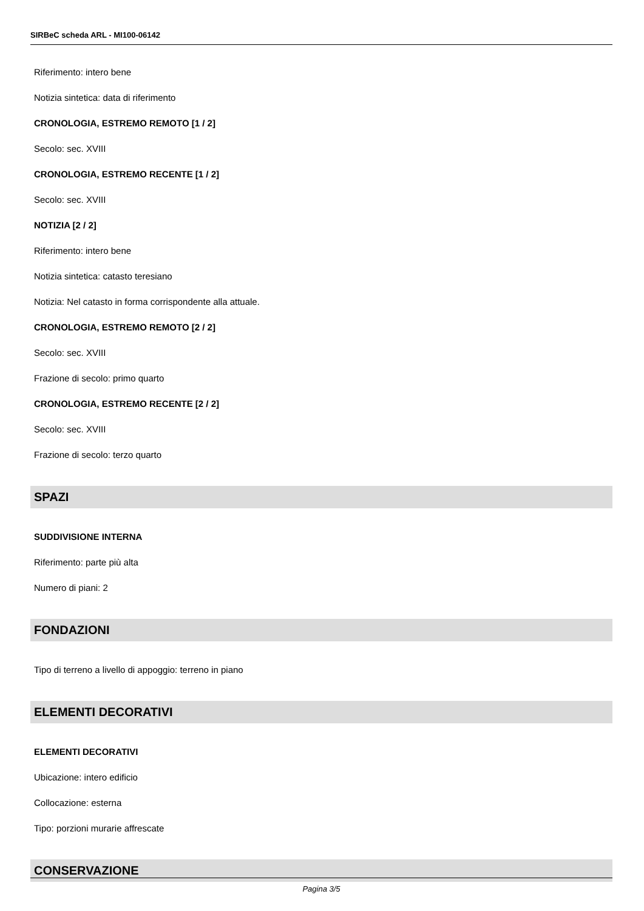SIRBeC scheda ARL - MI100-06142
Riferimento: intero bene
Notizia sintetica: data di riferimento
CRONOLOGIA, ESTREMO REMOTO [1 / 2]
Secolo: sec. XVIII
CRONOLOGIA, ESTREMO RECENTE [1 / 2]
Secolo: sec. XVIII
NOTIZIA [2 / 2]
Riferimento: intero bene
Notizia sintetica: catasto teresiano
Notizia: Nel catasto in forma corrispondente alla attuale.
CRONOLOGIA, ESTREMO REMOTO [2 / 2]
Secolo: sec. XVIII
Frazione di secolo: primo quarto
CRONOLOGIA, ESTREMO RECENTE [2 / 2]
Secolo: sec. XVIII
Frazione di secolo: terzo quarto
SPAZI
SUDDIVISIONE INTERNA
Riferimento: parte più alta
Numero di piani: 2
FONDAZIONI
Tipo di terreno a livello di appoggio: terreno in piano
ELEMENTI DECORATIVI
ELEMENTI DECORATIVI
Ubicazione: intero edificio
Collocazione: esterna
Tipo: porzioni murarie affrescate
CONSERVAZIONE
Pagina 3/5